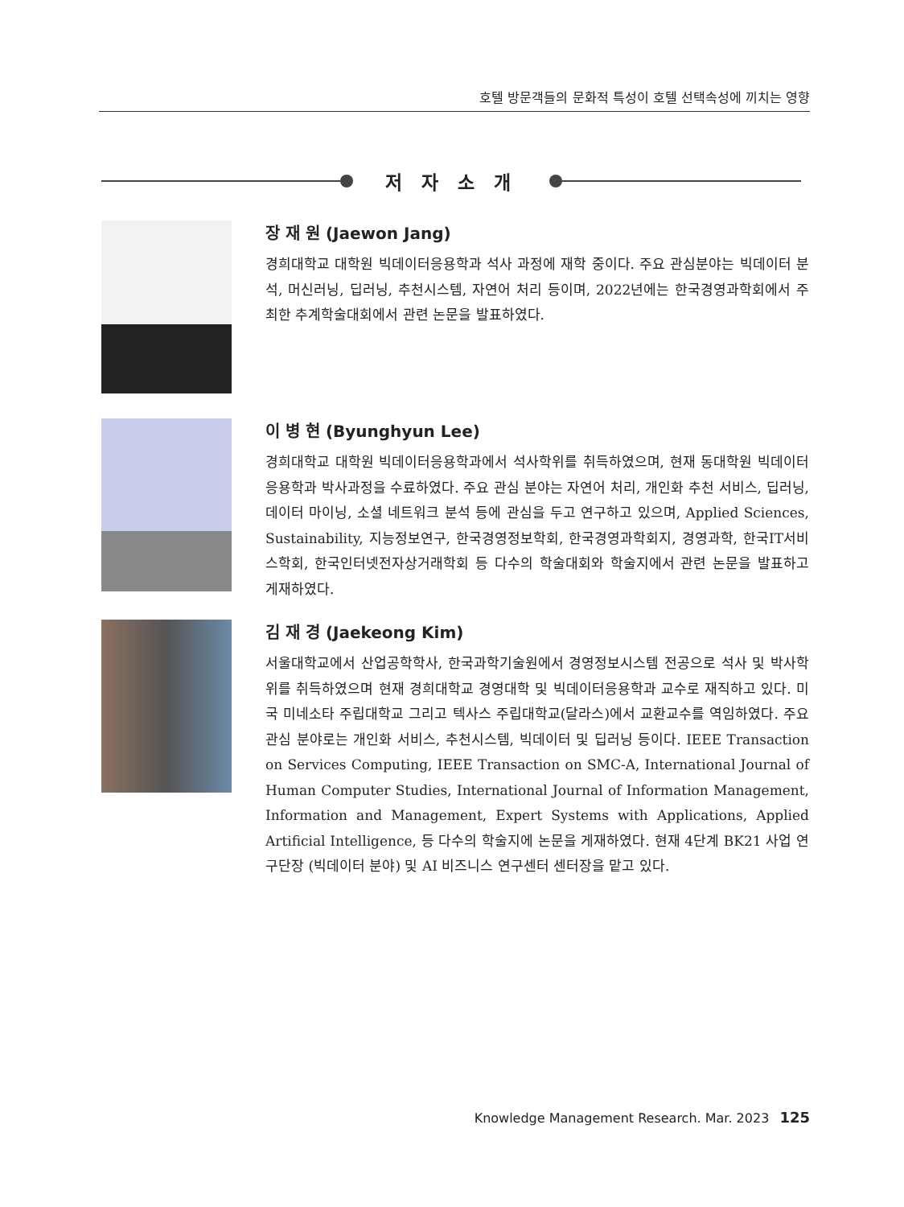호텔 방문객들의 문화적 특성이 호텔 선택속성에 끼치는 영향
저 자 소 개
장 재 원 (Jaewon Jang)
경희대학교 대학원 빅데이터응용학과 석사 과정에 재학 중이다. 주요 관심분야는 빅데이터 분석, 머신러닝, 딥러닝, 추천시스템, 자연어 처리 등이며, 2022년에는 한국경영과학회에서 주최한 추계학술대회에서 관련 논문을 발표하였다.
이 병 현 (Byunghyun Lee)
경희대학교 대학원 빅데이터응용학과에서 석사학위를 취득하였으며, 현재 동대학원 빅데이터응용학과 박사과정을 수료하였다. 주요 관심 분야는 자연어 처리, 개인화 추천 서비스, 딥러닝, 데이터 마이닝, 소셜 네트워크 분석 등에 관심을 두고 연구하고 있으며, Applied Sciences, Sustainability, 지능정보연구, 한국경영정보학회, 한국경영과학회지, 경영과학, 한국IT서비스학회, 한국인터넷전자상거래학회 등 다수의 학술대회와 학술지에서 관련 논문을 발표하고 게재하였다.
김 재 경 (Jaekeong Kim)
서울대학교에서 산업공학학사, 한국과학기술원에서 경영정보시스템 전공으로 석사 및 박사학위를 취득하였으며 현재 경희대학교 경영대학 및 빅데이터응용학과 교수로 재직하고 있다. 미국 미네소타 주립대학교 그리고 텍사스 주립대학교(달라스)에서 교환교수를 역임하였다. 주요 관심 분야로는 개인화 서비스, 추천시스템, 빅데이터 및 딥러닝 등이다. IEEE Transaction on Services Computing, IEEE Transaction on SMC-A, International Journal of Human Computer Studies, International Journal of Information Management, Information and Management, Expert Systems with Applications, Applied Artificial Intelligence, 등 다수의 학술지에 논문을 게재하였다. 현재 4단계 BK21 사업 연구단장 (빅데이터 분야) 및 AI 비즈니스 연구센터 센터장을 맡고 있다.
Knowledge Management Research. Mar. 2023 125